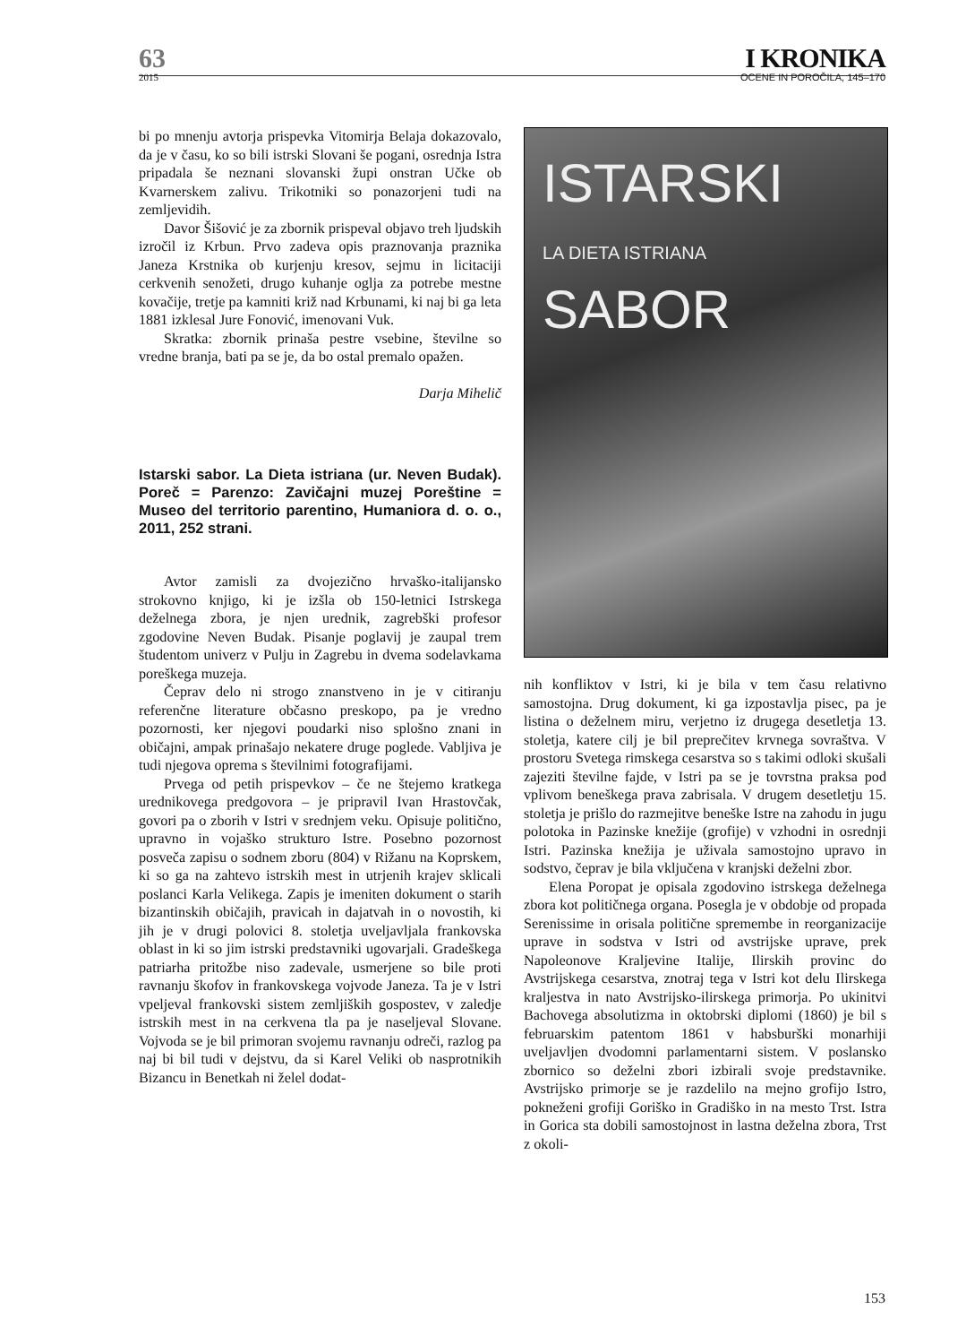63 I KRONIKA
2015 OCENE IN POROČILA, 145–170
bi po mnenju avtorja prispevka Vitomirja Belaja dokazovalo, da je v času, ko so bili istrski Slovani še pogani, osrednja Istra pripadala še neznani slovanski župi onstran Učke ob Kvarnerskem zalivu. Trikotniki so ponazorjeni tudi na zemljevidih.
Davor Šišović je za zbornik prispeval objavo treh ljudskih izročil iz Krbun. Prvo zadeva opis praznovanja praznika Janeza Krstnika ob kurjenju kresov, sejmu in licitaciji cerkvenih senožeti, drugo kuhanje oglja za potrebe mestne kovačije, tretje pa kamniti križ nad Krbunami, ki naj bi ga leta 1881 izklesal Jure Fonović, imenovani Vuk.
Skratka: zbornik prinaša pestre vsebine, številne so vredne branja, bati pa se je, da bo ostal premalo opažen.
Darja Mihelič
Istarski sabor. La Dieta istriana (ur. Neven Budak). Poreč = Parenzo: Zavičajni muzej Poreštine = Museo del territorio parentino, Humaniora d. o. o., 2011, 252 strani.
Avtor zamisli za dvojezično hrvaško-italijansko strokovno knjigo, ki je izšla ob 150-letnici Istrskega deželnega zbora, je njen urednik, zagrebški profesor zgodovine Neven Budak. Pisanje poglavij je zaupal trem študentom univerz v Pulju in Zagrebu in dvema sodelavkama poreškega muzeja.
Čeprav delo ni strogo znanstveno in je v citiranju referenčne literature občasno preskopo, pa je vredno pozornosti, ker njegovi poudarki niso splošno znani in običajni, ampak prinašajo nekatere druge poglede. Vabljiva je tudi njegova oprema s številnimi fotografijami.
Prvega od petih prispevkov – če ne štejemo kratkega urednikovega predgovora – je pripravil Ivan Hrastovčak, govori pa o zborih v Istri v srednjem veku. Opisuje politično, upravno in vojaško strukturo Istre. Posebno pozornost posveča zapisu o sodnem zboru (804) v Rižanu na Koprskem, ki so ga na zahtevo istrskih mest in utrjenih krajev sklicali poslanci Karla Velikega. Zapis je imeniten dokument o starih bizantinskih običajih, pravicah in dajatvah in o novostih, ki jih je v drugi polovici 8. stoletja uveljavljala frankovska oblast in ki so jim istrski predstavniki ugovarjali. Gradeškega patriarha pritožbe niso zadevale, usmerjene so bile proti ravnanju škofov in frankovskega vojvode Janeza. Ta je v Istri vpeljeval frankovski sistem zemljiških gospostev, v zaledje istrskih mest in na cerkvena tla pa je naseljeval Slovane. Vojvoda se je bil primoran svojemu ravnanju odreči, razlog pa naj bi bil tudi v dejstvu, da si Karel Veliki ob nasprotnikih Bizancu in Benetkah ni želel dodat-
ISTARSKI
LA DIETA ISTRIANA
SABOR
nih konfliktov v Istri, ki je bila v tem času relativno samostojna. Drug dokument, ki ga izpostavlja pisec, pa je listina o deželnem miru, verjetno iz drugega desetletja 13. stoletja, katere cilj je bil preprečitev krvnega sovraštva. V prostoru Svetega rimskega cesarstva so s takimi odloki skušali zajeziti številne fajde, v Istri pa se je tovrstna praksa pod vplivom beneškega prava zabrisala. V drugem desetletju 15. stoletja je prišlo do razmejitve beneške Istre na zahodu in jugu polotoka in Pazinske knežije (grofije) v vzhodni in osrednji Istri. Pazinska knežija je uživala samostojno upravo in sodstvo, čeprav je bila vključena v kranjski deželni zbor.
Elena Poropat je opisala zgodovino istrskega deželnega zbora kot političnega organa. Posegla je v obdobje od propada Serenissime in orisala politične spremembe in reorganizacije uprave in sodstva v Istri od avstrijske uprave, prek Napoleonove Kraljevine Italije, Ilirskih provinc do Avstrijskega cesarstva, znotraj tega v Istri kot delu Ilirskega kraljestva in nato Avstrijsko-ilirskega primorja. Po ukinitvi Bachovega absolutizma in oktobrski diplomi (1860) je bil s februarskim patentom 1861 v habsburški monarhiji uveljavljen dvodomni parlamentarni sistem. V poslansko zbornico so deželni zbori izbirali svoje predstavnike. Avstrijsko primorje se je razdelilo na mejno grofijo Istro, pokneženi grofiji Goriško in Gradiško in na mesto Trst. Istra in Gorica sta dobili samostojnost in lastna deželna zbora, Trst z okoli-
153